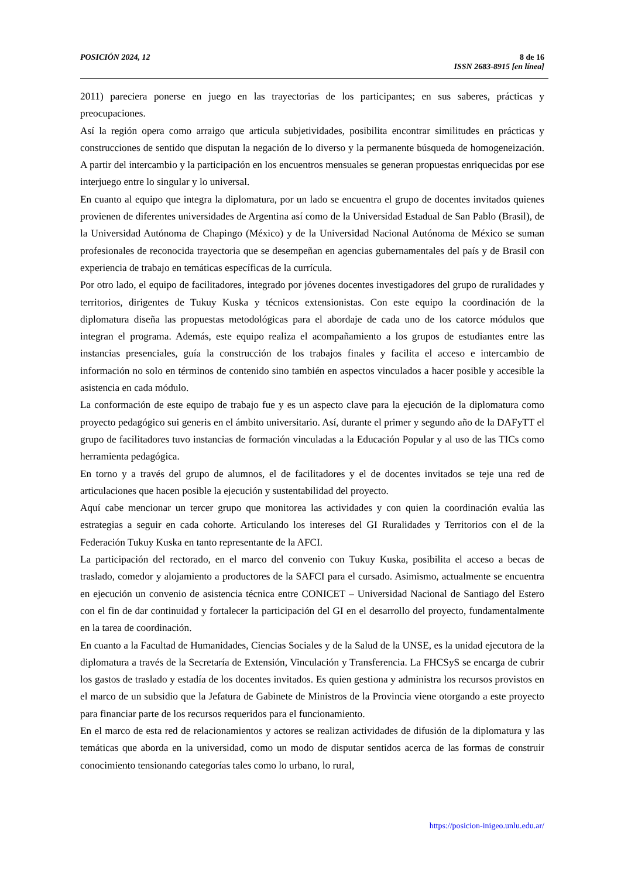8 de 16
ISSN 2683-8915 [en línea] POSICIÓN 2024, 12
2011) pareciera ponerse en juego en las trayectorias de los participantes; en sus saberes, prácticas y preocupaciones.
Así la región opera como arraigo que articula subjetividades, posibilita encontrar similitudes en prácticas y construcciones de sentido que disputan la negación de lo diverso y la permanente búsqueda de homogeneización. A partir del intercambio y la participación en los encuentros mensuales se generan propuestas enriquecidas por ese interjuego entre lo singular y lo universal.
En cuanto al equipo que integra la diplomatura, por un lado se encuentra el grupo de docentes invitados quienes provienen de diferentes universidades de Argentina así como de la Universidad Estadual de San Pablo (Brasil), de la Universidad Autónoma de Chapingo (México) y de la Universidad Nacional Autónoma de México se suman profesionales de reconocida trayectoria que se desempeñan en agencias gubernamentales del país y de Brasil con experiencia de trabajo en temáticas específicas de la currícula.
Por otro lado, el equipo de facilitadores, integrado por jóvenes docentes investigadores del grupo de ruralidades y territorios, dirigentes de Tukuy Kuska y técnicos extensionistas. Con este equipo la coordinación de la diplomatura diseña las propuestas metodológicas para el abordaje de cada uno de los catorce módulos que integran el programa. Además, este equipo realiza el acompañamiento a los grupos de estudiantes entre las instancias presenciales, guía la construcción de los trabajos finales y facilita el acceso e intercambio de información no solo en términos de contenido sino también en aspectos vinculados a hacer posible y accesible la asistencia en cada módulo.
La conformación de este equipo de trabajo fue y es un aspecto clave para la ejecución de la diplomatura como proyecto pedagógico sui generis en el ámbito universitario. Así, durante el primer y segundo año de la DAFyTT el grupo de facilitadores tuvo instancias de formación vinculadas a la Educación Popular y al uso de las TICs como herramienta pedagógica.
En torno y a través del grupo de alumnos, el de facilitadores y el de docentes invitados se teje una red de articulaciones que hacen posible la ejecución y sustentabilidad del proyecto.
Aquí cabe mencionar un tercer grupo que monitorea las actividades y con quien la coordinación evalúa las estrategias a seguir en cada cohorte. Articulando los intereses del GI Ruralidades y Territorios con el de la Federación Tukuy Kuska en tanto representante de la AFCI.
La participación del rectorado, en el marco del convenio con Tukuy Kuska, posibilita el acceso a becas de traslado, comedor y alojamiento a productores de la SAFCI para el cursado. Asimismo, actualmente se encuentra en ejecución un convenio de asistencia técnica entre CONICET – Universidad Nacional de Santiago del Estero con el fin de dar continuidad y fortalecer la participación del GI en el desarrollo del proyecto, fundamentalmente en la tarea de coordinación.
En cuanto a la Facultad de Humanidades, Ciencias Sociales y de la Salud de la UNSE, es la unidad ejecutora de la diplomatura a través de la Secretaría de Extensión, Vinculación y Transferencia. La FHCSyS se encarga de cubrir los gastos de traslado y estadía de los docentes invitados. Es quien gestiona y administra los recursos provistos en el marco de un subsidio que la Jefatura de Gabinete de Ministros de la Provincia viene otorgando a este proyecto para financiar parte de los recursos requeridos para el funcionamiento.
En el marco de esta red de relacionamientos y actores se realizan actividades de difusión de la diplomatura y las temáticas que aborda en la universidad, como un modo de disputar sentidos acerca de las formas de construir conocimiento tensionando categorías tales como lo urbano, lo rural,
https://posicion-inigeo.unlu.edu.ar/